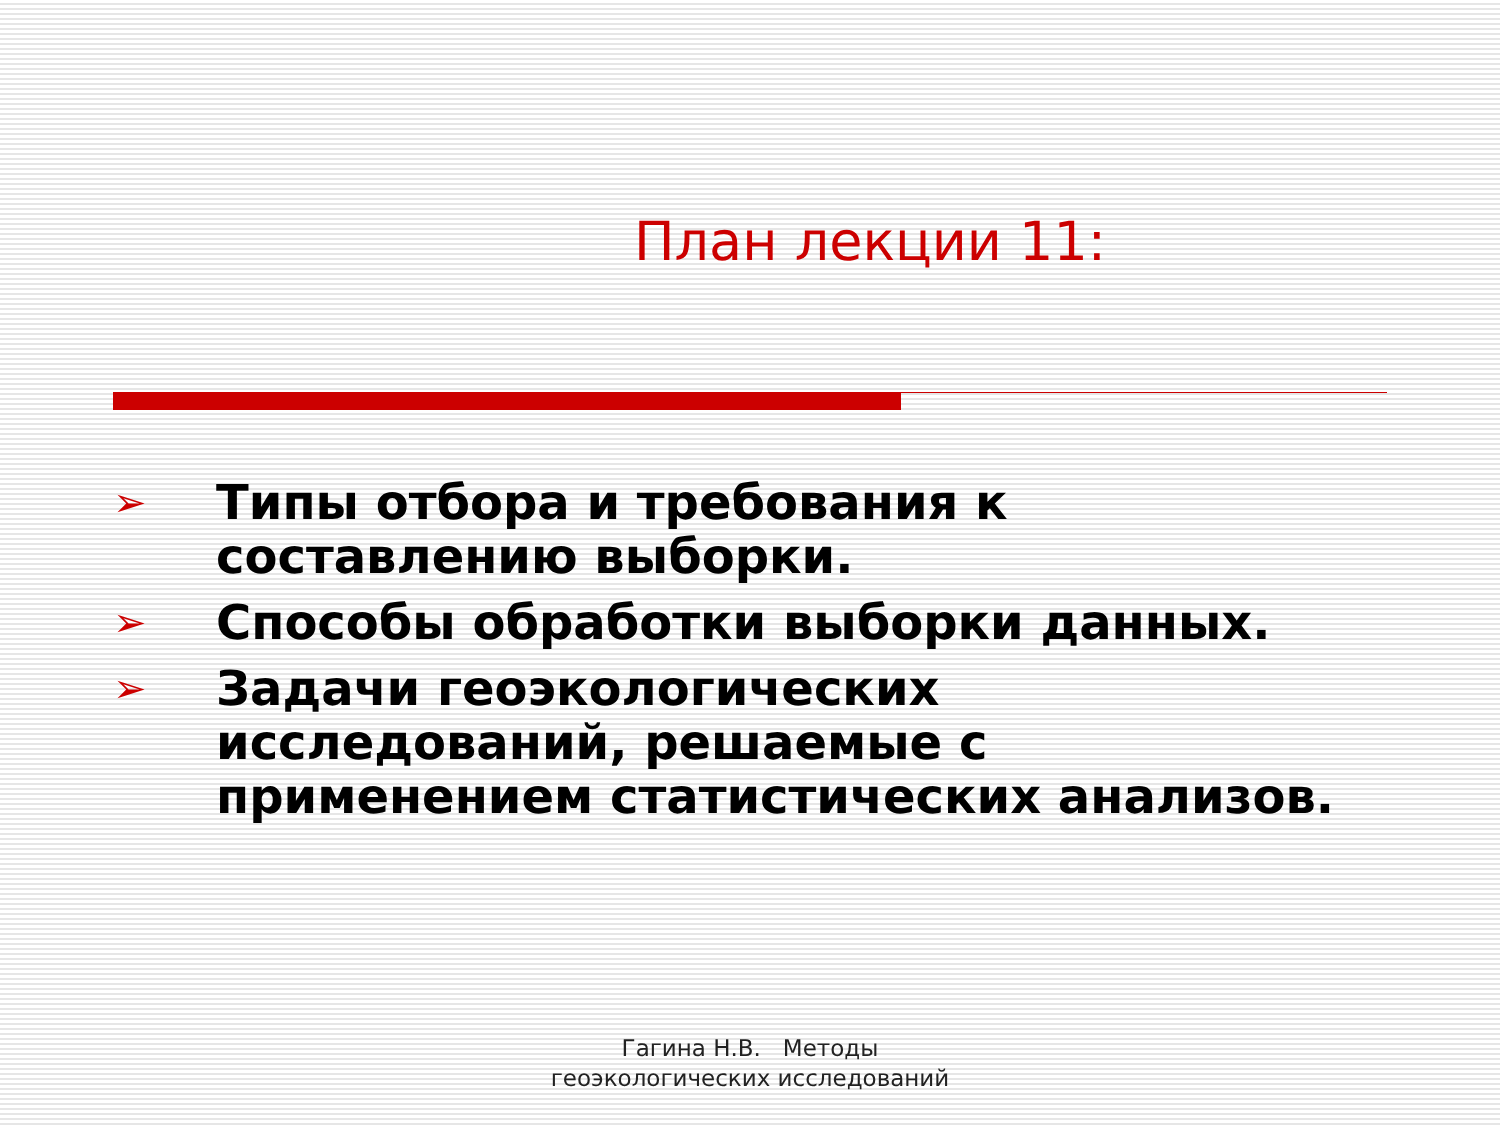План лекции 11:
➢ Типы отбора и требования к составлению выборки.
➢ Способы обработки выборки данных.
➢ Задачи геоэкологических исследований, решаемые с применением статистических анализов.
Гагина Н.В. Методы
геоэкологических исследований